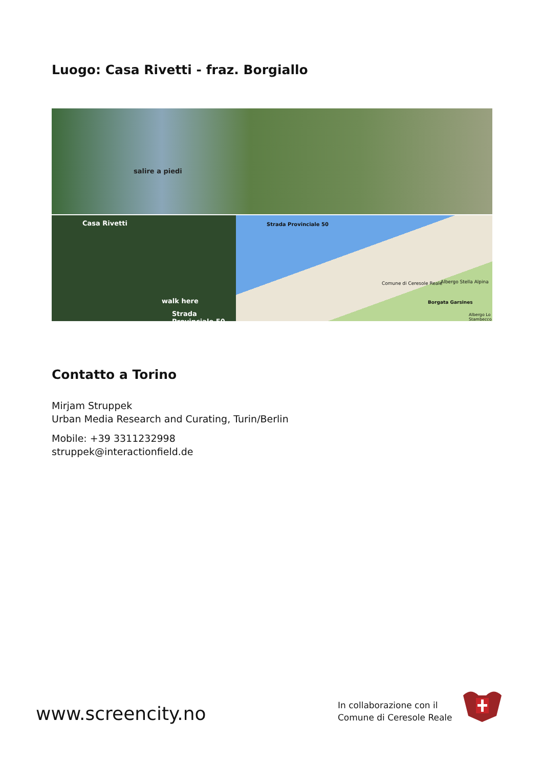Luogo: Casa Rivetti - fraz. Borgiallo
salire a piedi
Casa Rivetti
walk here
Strada Provinciale 50
Strada Provinciale 50
Comune di Ceresole Reale Albergo Stella Alpina
Borgata Garsines
Albergo Lo Stambecco
Contatto a Torino
Mirjam Struppek
Urban Media Research and Curating, Turin/Berlin
Mobile: +39 3311232998
struppek@interactionfield.de
www.screencity.no
In collaborazione con il
Comune di Ceresole Reale